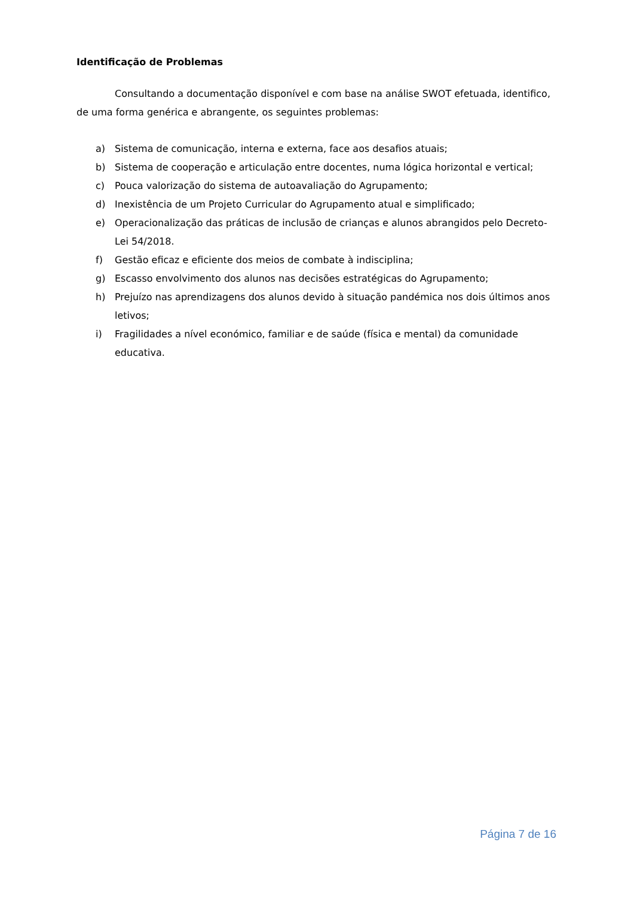Identificação de Problemas
Consultando a documentação disponível e com base na análise SWOT efetuada, identifico, de uma forma genérica e abrangente, os seguintes problemas:
a) Sistema de comunicação, interna e externa, face aos desafios atuais;
b) Sistema de cooperação e articulação entre docentes, numa lógica horizontal e vertical;
c) Pouca valorização do sistema de autoavaliação do Agrupamento;
d) Inexistência de um Projeto Curricular do Agrupamento atual e simplificado;
e) Operacionalização das práticas de inclusão de crianças e alunos abrangidos pelo Decreto-Lei 54/2018.
f) Gestão eficaz e eficiente dos meios de combate à indisciplina;
g) Escasso envolvimento dos alunos nas decisões estratégicas do Agrupamento;
h) Prejuízo nas aprendizagens dos alunos devido à situação pandémica nos dois últimos anos letivos;
i) Fragilidades a nível económico, familiar e de saúde (física e mental) da comunidade educativa.
Página 7 de 16